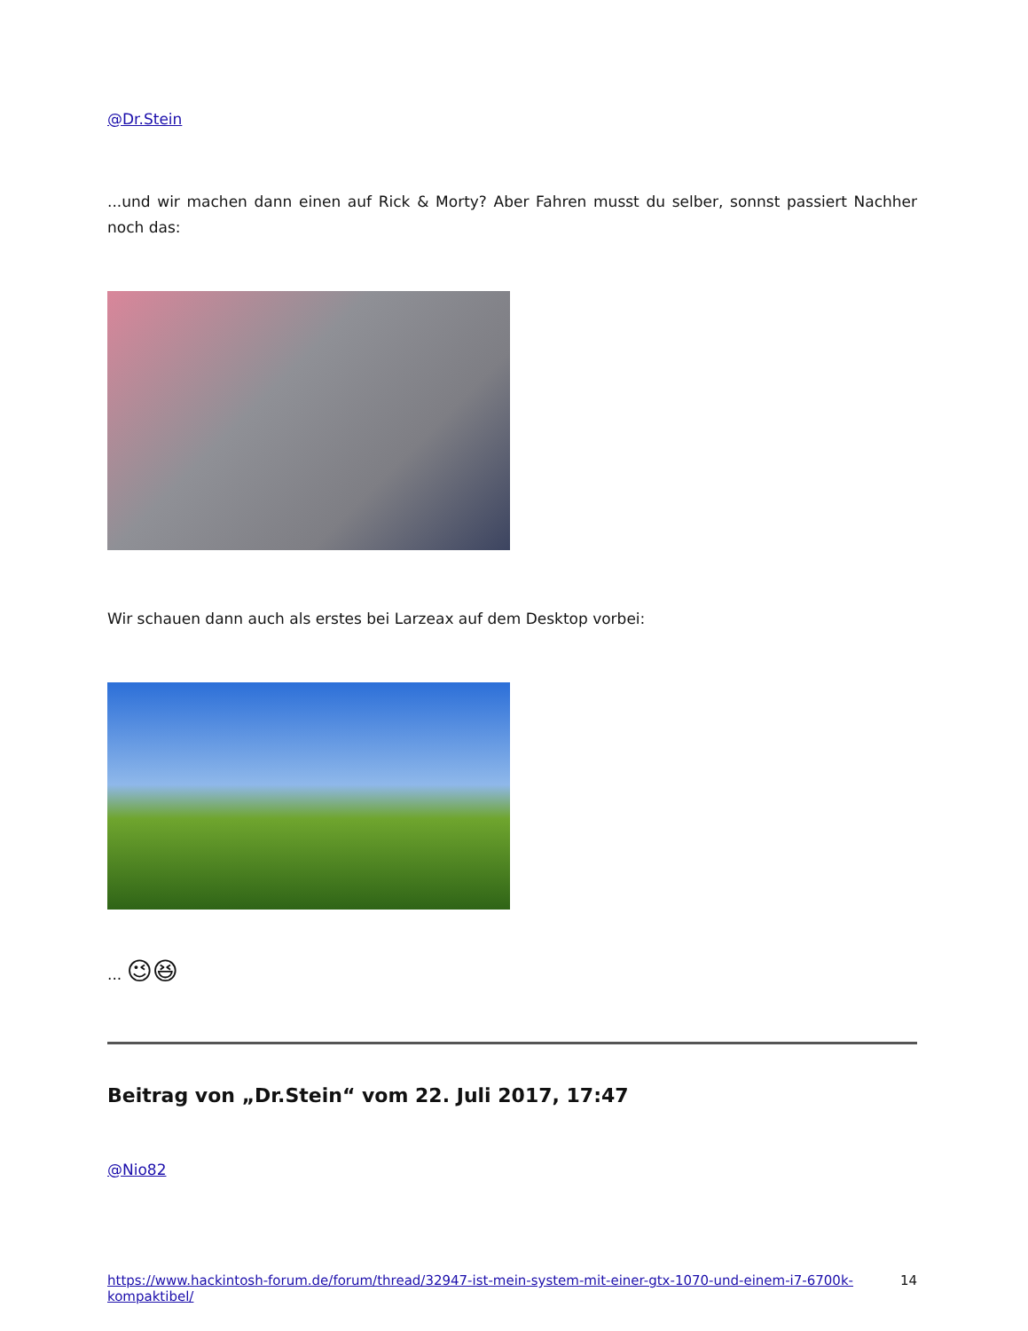@Dr.Stein
...und wir machen dann einen auf Rick & Morty? Aber Fahren musst du selber, sonnst passiert Nachher noch das:
Wir schauen dann auch als erstes bei Larzeax auf dem Desktop vorbei:
... 😉😆
Beitrag von „Dr.Stein“ vom 22. Juli 2017, 17:47
@Nio82
https://www.hackintosh-forum.de/forum/thread/32947-ist-mein-system-mit-einer-gtx-1070-und-einem-i7-6700k-kompaktibel/ 14